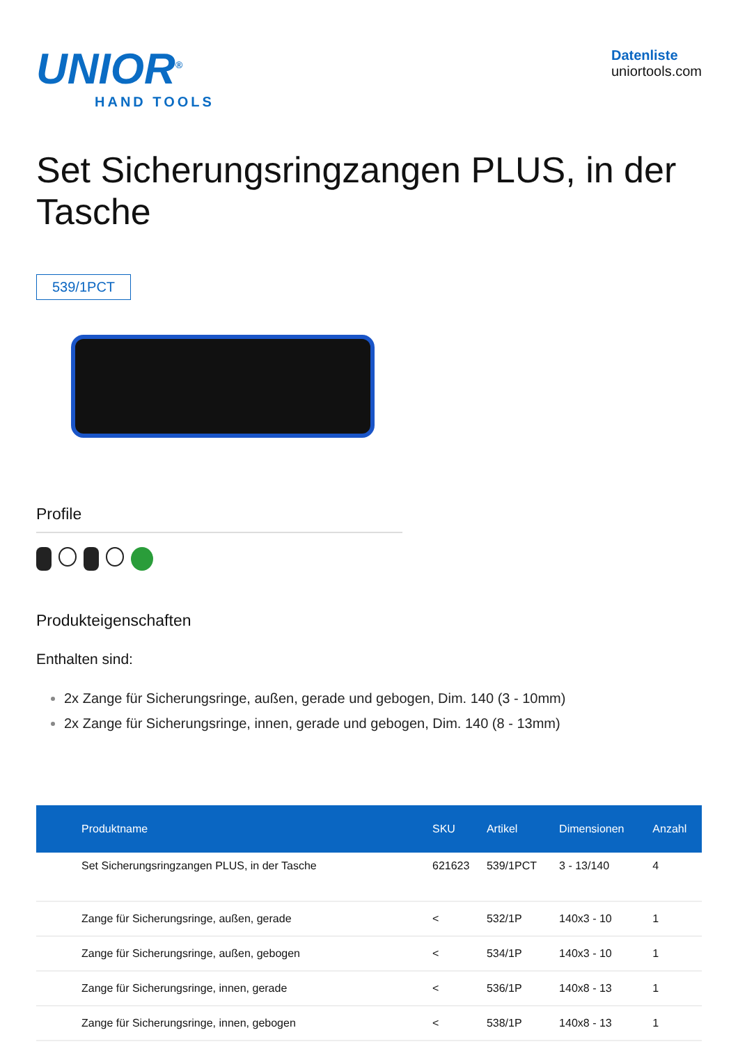UNIOR<sup>®</sup>
HAND TOOLS
Datenliste
uniortools.com
Set Sicherungsringzangen PLUS, in der Tasche
539/1PCT
Profile
Produkteigenschaften
Enthalten sind:
2x Zange für Sicherungsringe, außen, gerade und gebogen, Dim. 140 (3 - 10mm)
2x Zange für Sicherungsringe, innen, gerade und gebogen, Dim. 140 (8 - 13mm)
| Produktname | SKU | Artikel | Dimensionen | Anzahl |
| --- | --- | --- | --- | --- |
| Set Sicherungsringzangen PLUS, in der Tasche | 621623 | 539/1PCT | 3 - 13/140 | 4 |
| Zange für Sicherungsringe, außen, gerade | < | 532/1P | 140x3 - 10 | 1 |
| Zange für Sicherungsringe, außen, gebogen | < | 534/1P | 140x3 - 10 | 1 |
| Zange für Sicherungsringe, innen, gerade | < | 536/1P | 140x8 - 13 | 1 |
| Zange für Sicherungsringe, innen, gebogen | < | 538/1P | 140x8 - 13 | 1 |